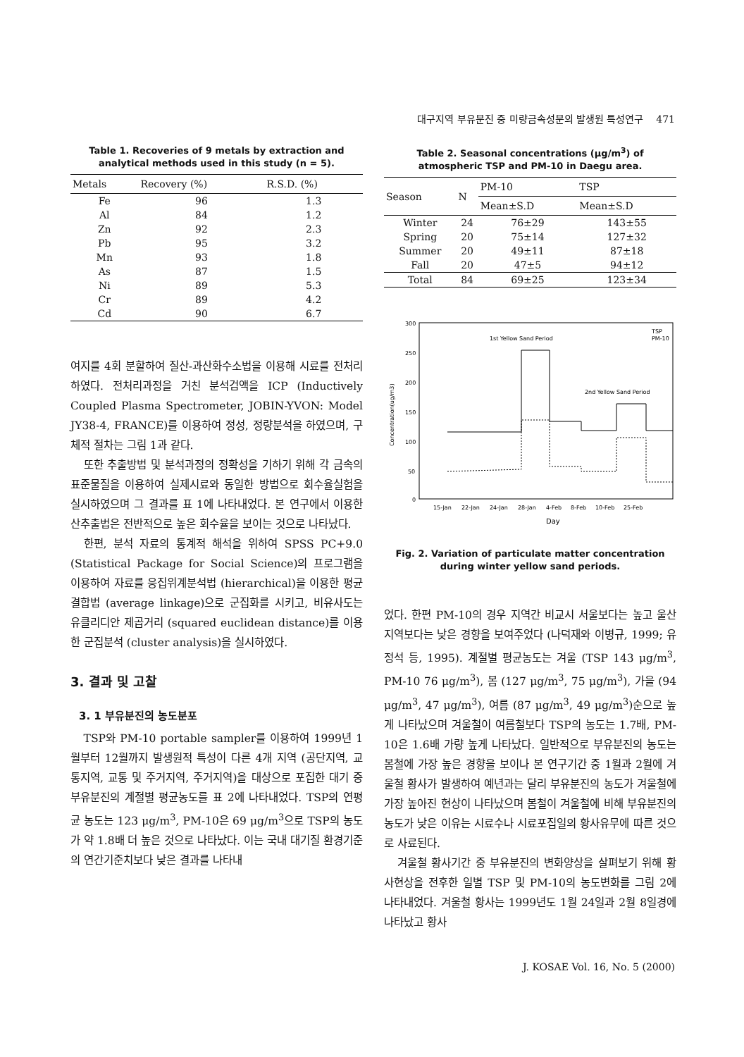대구지역 부유분진 중 미량금속성분의 발생원 특성연구 471
Table 1. Recoveries of 9 metals by extraction and analytical methods used in this study (n = 5).
| Metals | Recovery (%) | R.S.D. (%) |
| --- | --- | --- |
| Fe | 96 | 1.3 |
| Al | 84 | 1.2 |
| Zn | 92 | 2.3 |
| Pb | 95 | 3.2 |
| Mn | 93 | 1.8 |
| As | 87 | 1.5 |
| Ni | 89 | 5.3 |
| Cr | 89 | 4.2 |
| Cd | 90 | 6.7 |
여지를 4회 분할하여 질산-과산화수소법을 이용해 시료를 전처리하였다. 전처리과정을 거친 분석검액을 ICP (Inductively Coupled Plasma Spectrometer, JOBIN-YVON: Model JY38-4, FRANCE)를 이용하여 정성, 정량분석을 하였으며, 구체적 절차는 그림 1과 같다.
또한 추출방법 및 분석과정의 정확성을 기하기 위해 각 금속의 표준물질을 이용하여 실제시료와 동일한 방법으로 회수율실험을 실시하였으며 그 결과를 표 1에 나타내었다. 본 연구에서 이용한 산추출법은 전반적으로 높은 회수율을 보이는 것으로 나타났다.
한편, 분석 자료의 통계적 해석을 위하여 SPSS PC+9.0 (Statistical Package for Social Science)의 프로그램을 이용하여 자료를 응집위계분석법 (hierarchical)을 이용한 평균결합법 (average linkage)으로 군집화를 시키고, 비유사도는 유클리디안 제곱거리 (squared euclidean distance)를 이용한 군집분석 (cluster analysis)을 실시하였다.
3. 결과 및 고찰
3. 1 부유분진의 농도분포
TSP와 PM-10 portable sampler를 이용하여 1999년 1월부터 12월까지 발생원적 특성이 다른 4개 지역 (공단지역, 교통지역, 교통 및 주거지역, 주거지역)을 대상으로 포집한 대기 중 부유분진의 계절별 평균농도를 표 2에 나타내었다. TSP의 연평균 농도는 123 μg/m<sup>3</sup>, PM-10은 69 μg/m<sup>3</sup>으로 TSP의 농도가 약 1.8배 더 높은 것으로 나타났다. 이는 국내 대기질 환경기준의 연간기준치보다 낮은 결과를 나타내
Table 2. Seasonal concentrations (μg/m<sup>3</sup>) of atmospheric TSP and PM-10 in Daegu area.
| Season | N | PM-10 | TSP |
| --- | --- | --- | --- |
| | | Mean±S.D | Mean±S.D |
| Winter | 24 | 76±29 | 143±55 |
| Spring | 20 | 75±14 | 127±32 |
| Summer | 20 | 49±11 | 87±18 |
| Fall | 20 | 47±5 | 94±12 |
| Total | 84 | 69±25 | 123±34 |
300
250
200
150
100
50
0
Concentration(ug/m3)
1st Yellow Sand Period
2nd Yellow Sand Period
TSP
PM-10
15-Jan
22-Jan
24-Jan
28-Jan
4-Feb
8-Feb
10-Feb
25-Feb
Day
Fig. 2. Variation of particulate matter concentration during winter yellow sand periods.
었다. 한편 PM-10의 경우 지역간 비교시 서울보다는 높고 울산지역보다는 낮은 경향을 보여주었다 (나덕재와 이병규, 1999; 유정석 등, 1995). 계절별 평균농도는 겨울 (TSP 143 μg/m<sup>3</sup>, PM-10 76 μg/m<sup>3</sup>), 봄 (127 μg/m<sup>3</sup>, 75 μg/m<sup>3</sup>), 가을 (94 μg/m<sup>3</sup>, 47 μg/m<sup>3</sup>), 여름 (87 μg/m<sup>3</sup>, 49 μg/m<sup>3</sup>)순으로 높게 나타났으며 겨울철이 여름철보다 TSP의 농도는 1.7배, PM-10은 1.6배 가량 높게 나타났다. 일반적으로 부유분진의 농도는 봄철에 가장 높은 경향을 보이나 본 연구기간 중 1월과 2월에 겨울철 황사가 발생하여 예년과는 달리 부유분진의 농도가 겨울철에 가장 높아진 현상이 나타났으며 봄철이 겨울철에 비해 부유분진의 농도가 낮은 이유는 시료수나 시료포집일의 황사유무에 따른 것으로 사료된다.
겨울철 황사기간 중 부유분진의 변화양상을 살펴보기 위해 황사현상을 전후한 일별 TSP 및 PM-10의 농도변화를 그림 2에 나타내었다. 겨울철 황사는 1999년도 1월 24일과 2월 8일경에 나타났고 황사
J. KOSAE Vol. 16, No. 5 (2000)